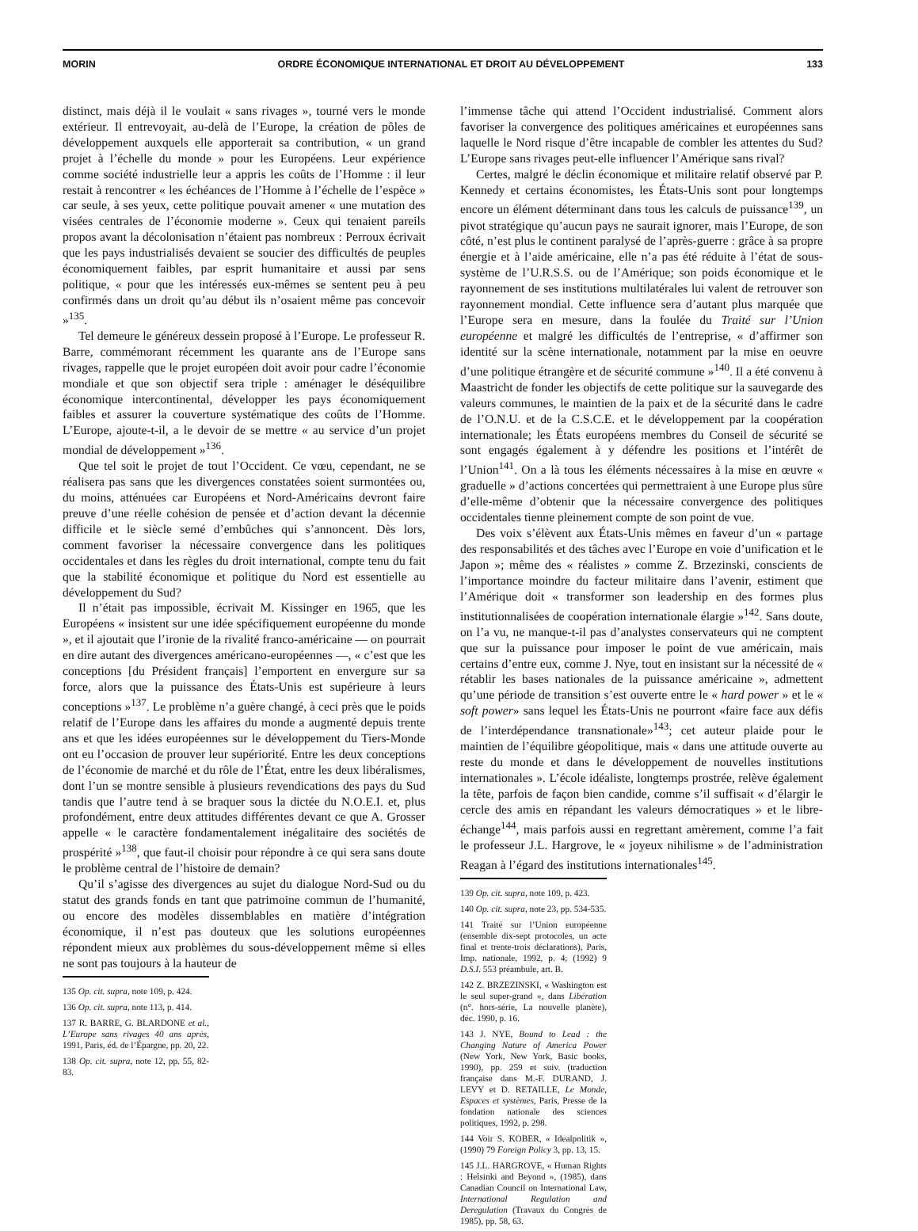MORIN ORDRE ÉCONOMIQUE INTERNATIONAL ET DROIT AU DÉVELOPPEMENT 133
distinct, mais déjà il le voulait « sans rivages », tourné vers le monde extérieur. Il entrevoyait, au-delà de l’Europe, la création de pôles de développement auxquels elle apporterait sa contribution, « un grand projet à l’échelle du monde » pour les Européens. Leur expérience comme société industrielle leur a appris les coûts de l’Homme : il leur restait à rencontrer « les échéances de l’Homme à l’échelle de l’espèce » car seule, à ses yeux, cette politique pouvait amener « une mutation des visées centrales de l’économie moderne ». Ceux qui tenaient pareils propos avant la décolonisation n’étaient pas nombreux : Perroux écrivait que les pays industrialisés devaient se soucier des difficultés de peuples économiquement faibles, par esprit humanitaire et aussi par sens politique, « pour que les intéressés eux-mêmes se sentent peu à peu confirmés dans un droit qu’au début ils n’osaient même pas concevoir »<sup>135</sup>.
Tel demeure le généreux dessein proposé à l’Europe. Le professeur R. Barre, commémorant récemment les quarante ans de l’Europe sans rivages, rappelle que le projet européen doit avoir pour cadre l’économie mondiale et que son objectif sera triple : aménager le déséquilibre économique intercontinental, développer les pays économiquement faibles et assurer la couverture systématique des coûts de l’Homme. L’Europe, ajoute-t-il, a le devoir de se mettre « au service d’un projet mondial de développement »<sup>136</sup>.
Que tel soit le projet de tout l’Occident. Ce vœu, cependant, ne se réalisera pas sans que les divergences constatées soient surmontées ou, du moins, atténuées car Européens et Nord-Américains devront faire preuve d’une réelle cohésion de pensée et d’action devant la décennie difficile et le siècle semé d’embûches qui s’annoncent. Dès lors, comment favoriser la nécessaire convergence dans les politiques occidentales et dans les règles du droit international, compte tenu du fait que la stabilité économique et politique du Nord est essentielle au développement du Sud?
Il n’était pas impossible, écrivait M. Kissinger en 1965, que les Européens « insistent sur une idée spécifiquement européenne du monde », et il ajoutait que l’ironie de la rivalité franco-américaine — on pourrait en dire autant des divergences américano-européennes —, « c’est que les conceptions [du Président français] l’emportent en envergure sur sa force, alors que la puissance des États-Unis est supérieure à leurs conceptions »<sup>137</sup>. Le problème n’a guère changé, à ceci près que le poids relatif de l’Europe dans les affaires du monde a augmenté depuis trente ans et que les idées européennes sur le développement du Tiers-Monde ont eu l’occasion de prouver leur supériorité. Entre les deux conceptions de l’économie de marché et du rôle de l’État, entre les deux libéralismes, dont l’un se montre sensible à plusieurs revendications des pays du Sud tandis que l’autre tend à se braquer sous la dictée du N.O.E.I. et, plus profondément, entre deux attitudes différentes devant ce que A. Grosser appelle « le caractère fondamentalement inégalitaire des sociétés de prospérité »<sup>138</sup>, que faut-il choisir pour répondre à ce qui sera sans doute le problème central de l’histoire de demain?
Qu’il s’agisse des divergences au sujet du dialogue Nord-Sud ou du statut des grands fonds en tant que patrimoine commun de l’humanité, ou encore des modèles dissemblables en matière d’intégration économique, il n’est pas douteux que les solutions européennes répondent mieux aux problèmes du sous-développement même si elles ne sont pas toujours à la hauteur de
135 Op. cit. supra, note 109, p. 424.
136 Op. cit. supra, note 113, p. 414.
137 R. BARRE, G. BLARDONE et al., L’Europe sans rivages 40 ans après, 1991, Paris, éd. de l’Épargne, pp. 20, 22.
138 Op. cit. supra, note 12, pp. 55, 82-83.
l’immense tâche qui attend l’Occident industrialisé. Comment alors favoriser la convergence des politiques américaines et européennes sans laquelle le Nord risque d’être incapable de combler les attentes du Sud? L’Europe sans rivages peut-elle influencer l’Amérique sans rival?
Certes, malgré le déclin économique et militaire relatif observé par P. Kennedy et certains économistes, les États-Unis sont pour longtemps encore un élément déterminant dans tous les calculs de puissance<sup>139</sup>, un pivot stratégique qu’aucun pays ne saurait ignorer, mais l’Europe, de son côté, n’est plus le continent paralysé de l’après-guerre : grâce à sa propre énergie et à l’aide américaine, elle n’a pas été réduite à l’état de sous-système de l’U.R.S.S. ou de l’Amérique; son poids économique et le rayonnement de ses institutions multilatérales lui valent de retrouver son rayonnement mondial. Cette influence sera d’autant plus marquée que l’Europe sera en mesure, dans la foulée du Traité sur l’Union européenne et malgré les difficultés de l’entreprise, « d’affirmer son identité sur la scène internationale, notamment par la mise en oeuvre d’une politique étrangère et de sécurité commune »<sup>140</sup>. Il a été convenu à Maastricht de fonder les objectifs de cette politique sur la sauvegarde des valeurs communes, le maintien de la paix et de la sécurité dans le cadre de l’O.N.U. et de la C.S.C.E. et le développement par la coopération internationale; les États européens membres du Conseil de sécurité se sont engagés également à y défendre les positions et l’intérêt de l’Union<sup>141</sup>. On a là tous les éléments nécessaires à la mise en œuvre « graduelle » d’actions concertées qui permettraient à une Europe plus sûre d’elle-même d’obtenir que la nécessaire convergence des politiques occidentales tienne pleinement compte de son point de vue.
Des voix s’élèvent aux États-Unis mêmes en faveur d’un « partage des responsabilités et des tâches avec l’Europe en voie d’unification et le Japon »; même des « réalistes » comme Z. Brzezinski, conscients de l’importance moindre du facteur militaire dans l’avenir, estiment que l’Amérique doit « transformer son leadership en des formes plus institutionnalisées de coopération internationale élargie »<sup>142</sup>. Sans doute, on l’a vu, ne manque-t-il pas d’analystes conservateurs qui ne comptent que sur la puissance pour imposer le point de vue américain, mais certains d’entre eux, comme J. Nye, tout en insistant sur la nécessité de « rétablir les bases nationales de la puissance américaine », admettent qu’une période de transition s’est ouverte entre le « hard power » et le « soft power» sans lequel les États-Unis ne pourront «faire face aux défis de l’interdépendance transnationale»<sup>143</sup>; cet auteur plaide pour le maintien de l’équilibre géopolitique, mais « dans une attitude ouverte au reste du monde et dans le développement de nouvelles institutions internationales ». L’école idéaliste, longtemps prostrée, relève également la tête, parfois de façon bien candide, comme s’il suffisait « d’élargir le cercle des amis en répandant les valeurs démocratiques » et le libre-échange<sup>144</sup>, mais parfois aussi en regrettant amèrement, comme l’a fait le professeur J.L. Hargrove, le « joyeux nihilisme » de l’administration Reagan à l’égard des institutions internationales<sup>145</sup>.
139 Op. cit. supra, note 109, p. 423.
140 Op. cit. supra, note 23, pp. 534-535.
141 Traité sur l’Union européenne (ensemble dix-sept protocoles, un acte final et trente-trois déclarations), Paris, Imp. nationale, 1992, p. 4; (1992) 9 D.S.I. 553 préambule, art. B.
142 Z. BRZEZINSKI, « Washington est le seul super-grand », dans Libération (n°. hors-série, La nouvelle planète), déc. 1990, p. 16.
143 J. NYE, Bound to Lead : the Changing Nature of America Power (New York, New York, Basic books, 1990), pp. 259 et suiv. (traduction française dans M.-F. DURAND, J. LEVY et D. RETAILLE, Le Monde, Espaces et systèmes, Paris, Presse de la fondation nationale des sciences politiques, 1992, p. 298.
144 Voir S. KOBER, « Idealpolitik », (1990) 79 Foreign Policy 3, pp. 13, 15.
145 J.L. HARGROVE, « Human Rights : Helsinki and Beyond », (1985), dans Canadian Council on International Law, International Regulation and Deregulation (Travaux du Congrès de 1985), pp. 58, 63.